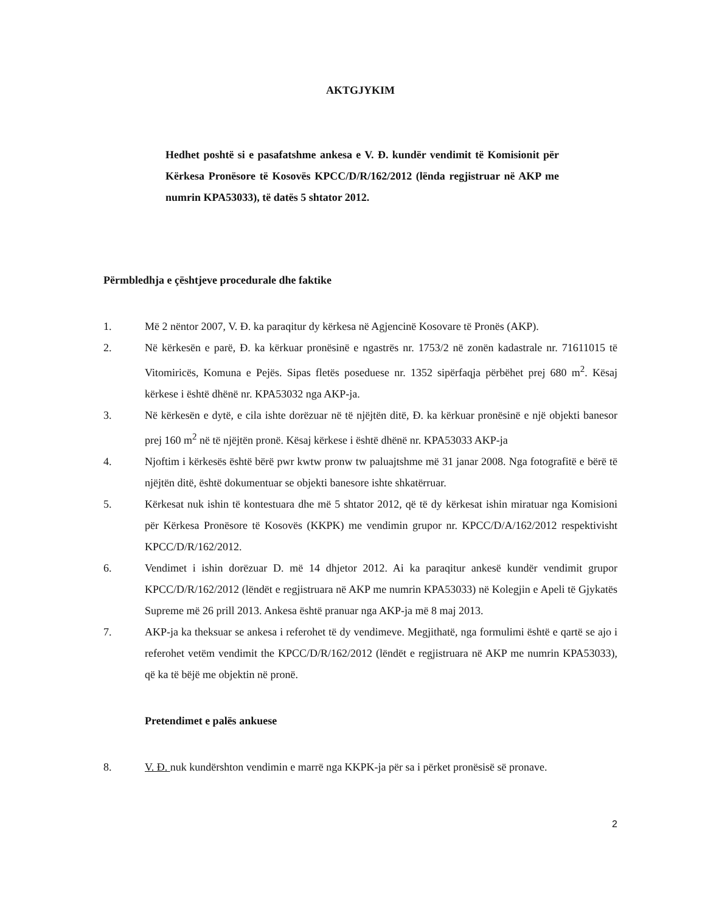AKTGJYKIM
Hedhet poshtë si e pasafatshme ankesa e V. Đ. kundër vendimit të Komisionit për Kërkesa Pronësore të Kosovës KPCC/D/R/162/2012 (lënda regjistruar në AKP me numrin KPA53033), të datës 5 shtator 2012.
Përmbledhja e çështjeve procedurale dhe faktike
1. Më 2 nëntor 2007, V. Đ. ka paraqitur dy kërkesa në Agjencinë Kosovare të Pronës (AKP).
2. Në kërkesën e parë, Đ. ka kërkuar pronësinë e ngastrës nr. 1753/2 në zonën kadastrale nr. 71611015 të Vitomiricës, Komuna e Pejës. Sipas fletës poseduese nr. 1352 sipërfaqja përbëhet prej 680 m<sup>2</sup>. Kësaj kërkese i është dhënë nr. KPA53032 nga AKP-ja.
3. Në kërkesën e dytë, e cila ishte dorëzuar në të njëjtën ditë, Đ. ka kërkuar pronësinë e një objekti banesor prej 160 m<sup>2</sup> në të njëjtën pronë. Kësaj kërkese i është dhënë nr. KPA53033 AKP-ja
4. Njoftim i kërkesës është bërë pwr kwtw pronw tw paluajtshme më 31 janar 2008. Nga fotografitë e bërë të njëjtën ditë, është dokumentuar se objekti banesore ishte shkatërruar.
5. Kërkesat nuk ishin të kontestuara dhe më 5 shtator 2012, që të dy kërkesat ishin miratuar nga Komisioni për Kërkesa Pronësore të Kosovës (KKPK) me vendimin grupor nr. KPCC/D/A/162/2012 respektivisht KPCC/D/R/162/2012.
6. Vendimet i ishin dorëzuar D. më 14 dhjetor 2012. Ai ka paraqitur ankesë kundër vendimit grupor KPCC/D/R/162/2012 (lëndët e regjistruara në AKP me numrin KPA53033) në Kolegjin e Apeli të Gjykatës Supreme më 26 prill 2013. Ankesa është pranuar nga AKP-ja më 8 maj 2013.
7. AKP-ja ka theksuar se ankesa i referohet të dy vendimeve. Megjithatë, nga formulimi është e qartë se ajo i referohet vetëm vendimit the KPCC/D/R/162/2012 (lëndët e regjistruara në AKP me numrin KPA53033), që ka të bëjë me objektin në pronë.
Pretendimet e palës ankuese
8. V. Đ. nuk kundërshton vendimin e marrë nga KKPK-ja për sa i përket pronësisë së pronave.
2